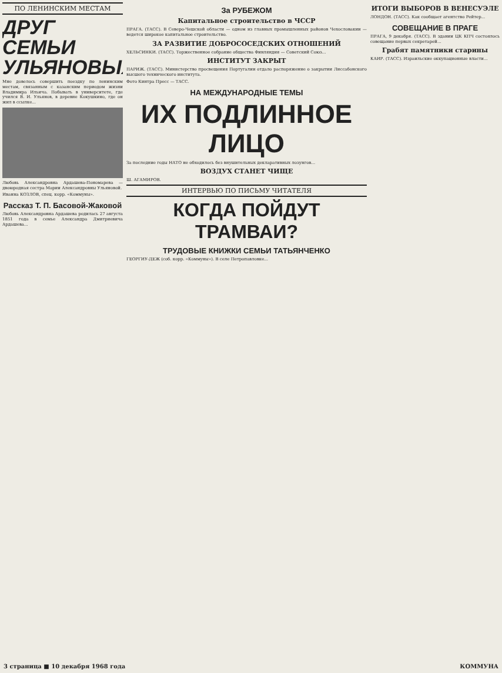ПО ЛЕНИНСКИМ МЕСТАМ
ДРУГ СЕМЬИ УЛЬЯНОВЫХ
Мне довелось совершить поездку по ленинским местам, связанным с казанским периодом жизни Владимира Ильича. Побывать в университете, где учился В. И. Ульянов, в деревне Кокушкино, где он жил в ссылке...
Любовь Александровна Ардашева-Пономарева — двоюродная сестра Марии Александровны Ульяновой.
Иванна КОЗЛОВ, спец. корр. «Коммуны».
Рассказ Т. П. Басовой-Жаковой
Любовь Александровна Ардашева родилась 27 августа 1851 года в семье Александра Дмитриевича Ардашева...
За РУБЕЖОМ
Капитальное строительство в ЧССР
ПРАГА. (ТАСС). В Северо-Чешской области — одном из главных промышленных районов Чехословакии — ведется широкое капитальное строительство.
ЗА РАЗВИТИЕ ДОБРОСОСЕДСКИХ ОТНОШЕНИЙ
ХЕЛЬСИНКИ. (ТАСС). Торжественное собрание общества Финляндия — Советский Союз...
ИНСТИТУТ ЗАКРЫТ
ПАРИЖ. (ТАСС). Министерство просвещения Португалии отдало распоряжение о закрытии Лиссабонского высшего технического института.
Фото Кинтра Пресс — ТАСС.
НА МЕЖДУНАРОДНЫЕ ТЕМЫ
ИХ ПОДЛИННОЕ ЛИЦО
За последние годы НАТО не обходилось без внушительных декларативных лозунгов...
ВОЗДУХ СТАНЕТ ЧИЩЕ
Ш. АГАМИРОВ.
ИНТЕРВЬЮ ПО ПИСЬМУ ЧИТАТЕЛЯ
КОГДА ПОЙДУТ ТРАМВАИ?
ТРУДОВЫЕ КНИЖКИ СЕМЬИ ТАТЬЯНЧЕНКО
ГЕОРГИУ-ДЕЖ (соб. корр. «Коммуны»). В селе Петропавловке...
ИТОГИ ВЫБОРОВ В ВЕНЕСУЭЛЕ
ЛОНДОН. (ТАСС). Как сообщает агентство Рейтер...
СОВЕЩАНИЕ В ПРАГЕ
ПРАГА, 9 декабря. (ТАСС). В здании ЦК КПЧ состоялось совещание первых секретарей...
Грабят памятники старины
КАИР. (ТАСС). Израильские оккупационные власти...
3 страница ■ 10 декабря 1968 года КОММУНА